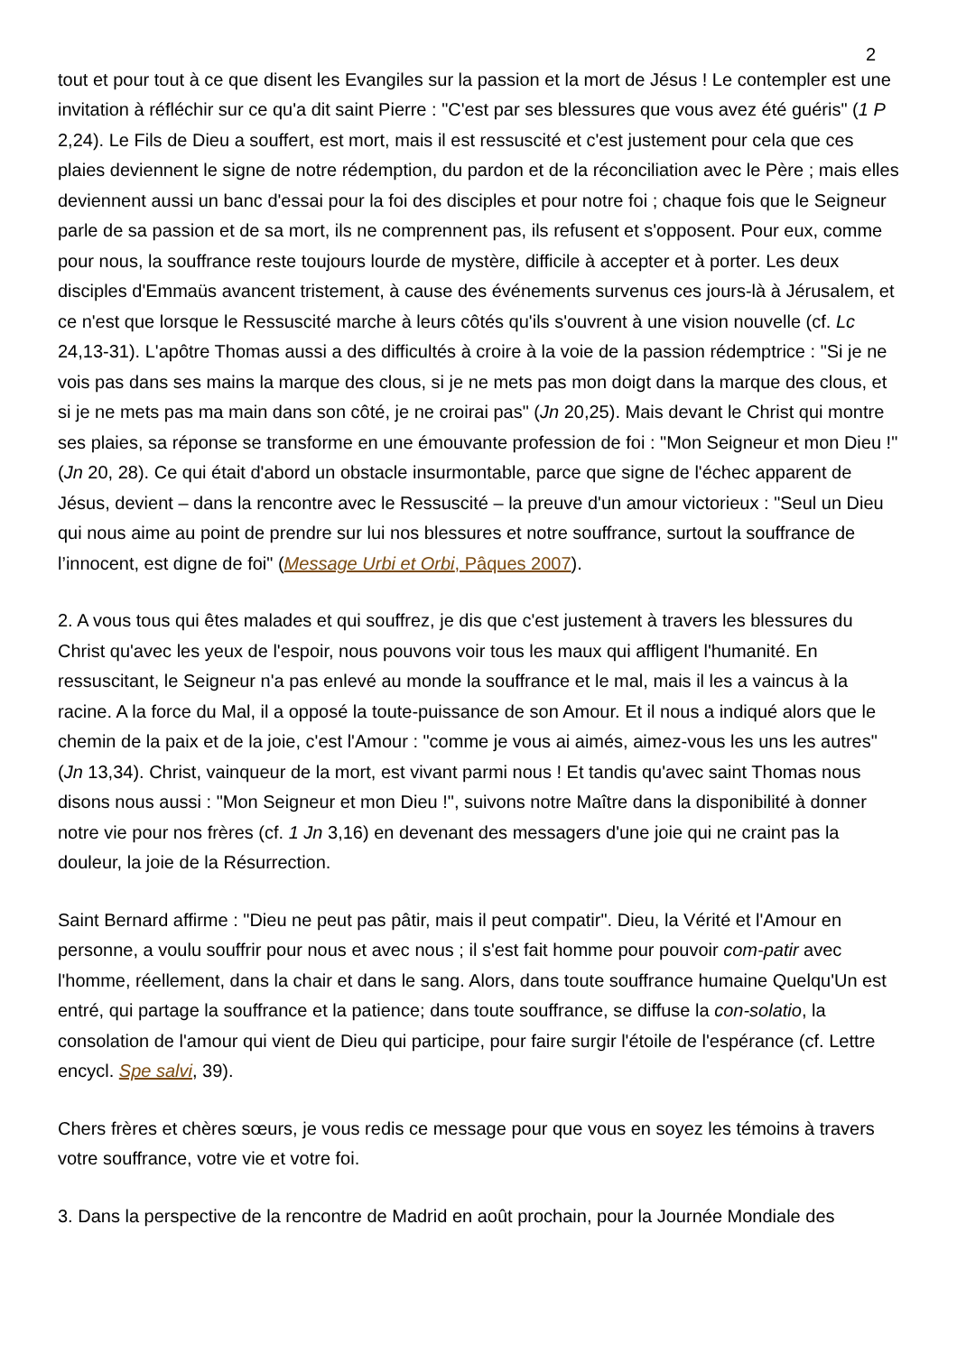2
tout et pour tout à ce que disent les Evangiles sur la passion et la mort de Jésus ! Le contempler est une invitation à réfléchir sur ce qu'a dit saint Pierre : "C'est par ses blessures que vous avez été guéris" (1 P 2,24). Le Fils de Dieu a souffert, est mort, mais il est ressuscité et c'est justement pour cela que ces plaies deviennent le signe de notre rédemption, du pardon et de la réconciliation avec le Père ; mais elles deviennent aussi un banc d'essai pour la foi des disciples et pour notre foi ; chaque fois que le Seigneur parle de sa passion et de sa mort, ils ne comprennent pas, ils refusent et s'opposent. Pour eux, comme pour nous, la souffrance reste toujours lourde de mystère, difficile à accepter et à porter. Les deux disciples d'Emmaüs avancent tristement, à cause des événements survenus ces jours-là à Jérusalem, et ce n'est que lorsque le Ressuscité marche à leurs côtés qu'ils s'ouvrent à une vision nouvelle (cf. Lc 24,13-31). L'apôtre Thomas aussi a des difficultés à croire à la voie de la passion rédemptrice : "Si je ne vois pas dans ses mains la marque des clous, si je ne mets pas mon doigt dans la marque des clous, et si je ne mets pas ma main dans son côté, je ne croirai pas" (Jn 20,25). Mais devant le Christ qui montre ses plaies, sa réponse se transforme en une émouvante profession de foi : "Mon Seigneur et mon Dieu !" (Jn 20, 28). Ce qui était d'abord un obstacle insurmontable, parce que signe de l'échec apparent de Jésus, devient – dans la rencontre avec le Ressuscité – la preuve d'un amour victorieux : "Seul un Dieu qui nous aime au point de prendre sur lui nos blessures et notre souffrance, surtout la souffrance de l’innocent, est digne de foi" (Message Urbi et Orbi, Pâques 2007).
2. A vous tous qui êtes malades et qui souffrez, je dis que c'est justement à travers les blessures du Christ qu'avec les yeux de l'espoir, nous pouvons voir tous les maux qui affligent l'humanité. En ressuscitant, le Seigneur n'a pas enlevé au monde la souffrance et le mal, mais il les a vaincus à la racine. A la force du Mal, il a opposé la toute-puissance de son Amour. Et il nous a indiqué alors que le chemin de la paix et de la joie, c'est l'Amour : "comme je vous ai aimés, aimez-vous les uns les autres" (Jn 13,34). Christ, vainqueur de la mort, est vivant parmi nous ! Et tandis qu'avec saint Thomas nous disons nous aussi : "Mon Seigneur et mon Dieu !", suivons notre Maître dans la disponibilité à donner notre vie pour nos frères (cf. 1 Jn 3,16) en devenant des messagers d'une joie qui ne craint pas la douleur, la joie de la Résurrection.
Saint Bernard affirme : "Dieu ne peut pas pâtir, mais il peut compatir". Dieu, la Vérité et l'Amour en personne, a voulu souffrir pour nous et avec nous ; il s'est fait homme pour pouvoir com-patir avec l'homme, réellement, dans la chair et dans le sang. Alors, dans toute souffrance humaine Quelqu'Un est entré, qui partage la souffrance et la patience; dans toute souffrance, se diffuse la con-solatio, la consolation de l'amour qui vient de Dieu qui participe, pour faire surgir l'étoile de l'espérance (cf. Lettre encycl. Spe salvi, 39).
Chers frères et chères sœurs, je vous redis ce message pour que vous en soyez les témoins à travers votre souffrance, votre vie et votre foi.
3. Dans la perspective de la rencontre de Madrid en août prochain, pour la Journée Mondiale des